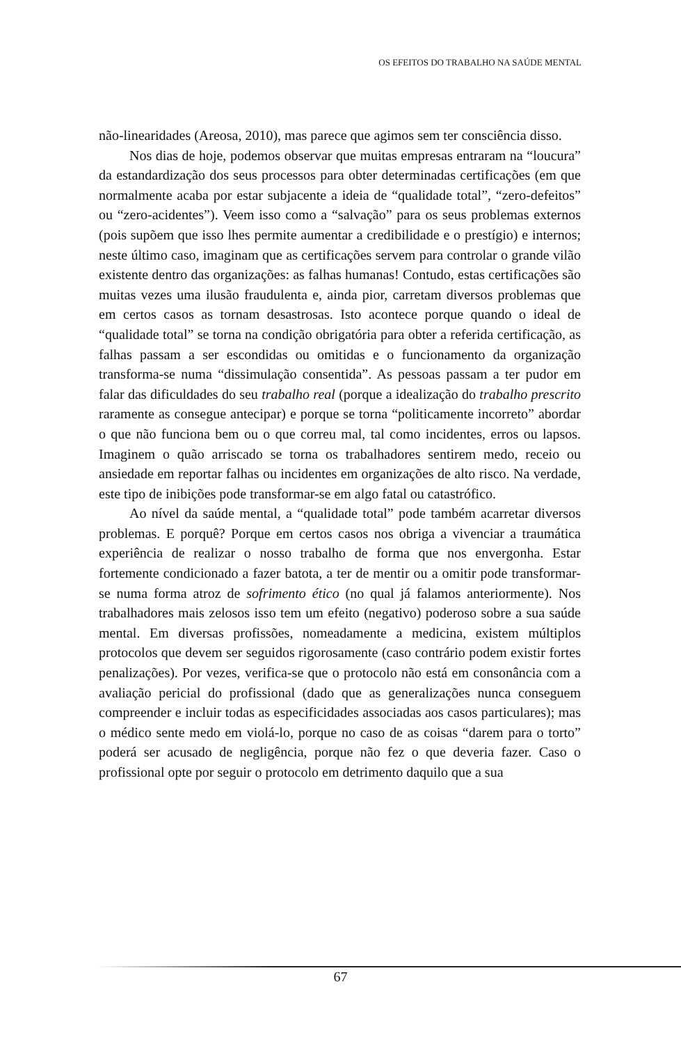OS EFEITOS DO TRABALHO NA SAÚDE MENTAL
não-linearidades (Areosa, 2010), mas parece que agimos sem ter consciência disso.
Nos dias de hoje, podemos observar que muitas empresas entraram na “loucura” da estandardização dos seus processos para obter determinadas certificações (em que normalmente acaba por estar subjacente a ideia de “qualidade total”, “zero-defeitos” ou “zero-acidentes”). Veem isso como a “salvação” para os seus problemas externos (pois supõem que isso lhes permite aumentar a credibilidade e o prestígio) e internos; neste último caso, imaginam que as certificações servem para controlar o grande vilão existente dentro das organizações: as falhas humanas! Contudo, estas certificações são muitas vezes uma ilusão fraudulenta e, ainda pior, carretam diversos problemas que em certos casos as tornam desastrosas. Isto acontece porque quando o ideal de “qualidade total” se torna na condição obrigatória para obter a referida certificação, as falhas passam a ser escondidas ou omitidas e o funcionamento da organização transforma-se numa “dissimulação consentida”. As pessoas passam a ter pudor em falar das dificuldades do seu trabalho real (porque a idealização do trabalho prescrito raramente as consegue antecipar) e porque se torna “politicamente incorreto” abordar o que não funciona bem ou o que correu mal, tal como incidentes, erros ou lapsos. Imaginem o quão arriscado se torna os trabalhadores sentirem medo, receio ou ansiedade em reportar falhas ou incidentes em organizações de alto risco. Na verdade, este tipo de inibições pode transformar-se em algo fatal ou catastrófico.
Ao nível da saúde mental, a “qualidade total” pode também acarretar diversos problemas. E porquê? Porque em certos casos nos obriga a vivenciar a traumática experiência de realizar o nosso trabalho de forma que nos envergonha. Estar fortemente condicionado a fazer batota, a ter de mentir ou a omitir pode transformar-se numa forma atroz de sofrimento ético (no qual já falamos anteriormente). Nos trabalhadores mais zelosos isso tem um efeito (negativo) poderoso sobre a sua saúde mental. Em diversas profissões, nomeadamente a medicina, existem múltiplos protocolos que devem ser seguidos rigorosamente (caso contrário podem existir fortes penalizações). Por vezes, verifica-se que o protocolo não está em consonância com a avaliação pericial do profissional (dado que as generalizações nunca conseguem compreender e incluir todas as especificidades associadas aos casos particulares); mas o médico sente medo em violá-lo, porque no caso de as coisas “darem para o torto” poderá ser acusado de negligência, porque não fez o que deveria fazer. Caso o profissional opte por seguir o protocolo em detrimento daquilo que a sua
67